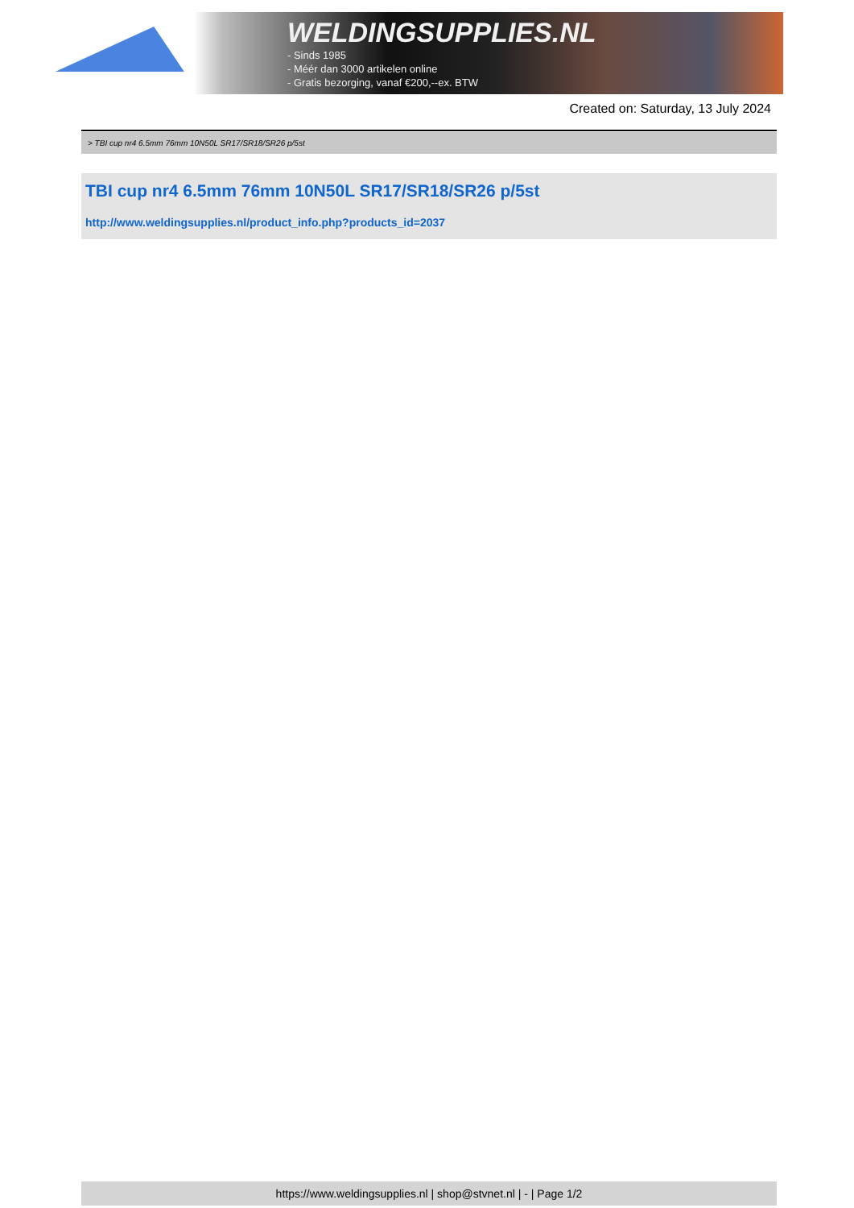WELDINGSUPPLIES.NL
- Sinds 1985
- Méér dan 3000 artikelen online
- Gratis bezorging, vanaf €200,--ex. BTW
Created on: Saturday, 13 July 2024
> TBI cup nr4 6.5mm 76mm 10N50L SR17/SR18/SR26 p/5st
TBI cup nr4 6.5mm 76mm 10N50L SR17/SR18/SR26 p/5st
http://www.weldingsupplies.nl/product_info.php?products_id=2037
https://www.weldingsupplies.nl | shop@stvnet.nl | - | Page 1/2